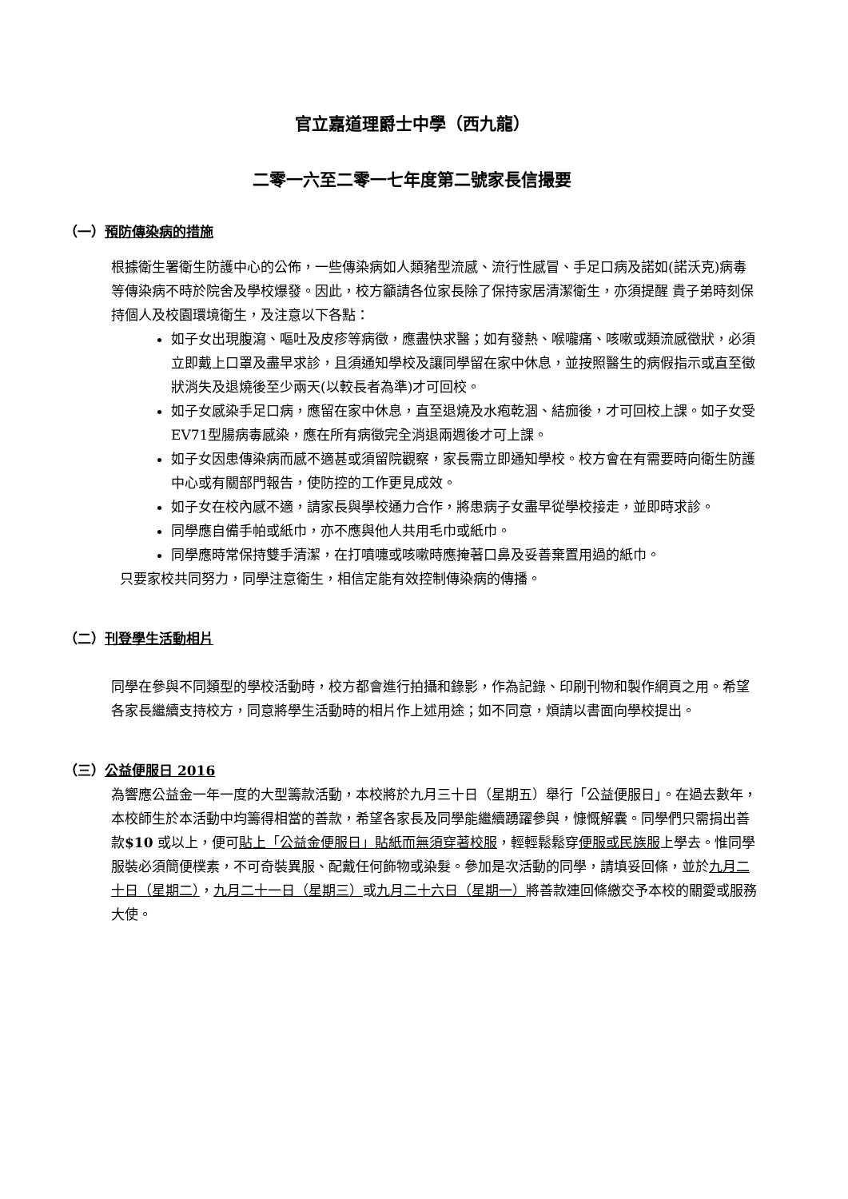官立嘉道理爵士中學（西九龍）
二零一六至二零一七年度第二號家長信撮要
（一）預防傳染病的措施
根據衛生署衛生防護中心的公佈，一些傳染病如人類豬型流感、流行性感冒、手足口病及諾如(諾沃克)病毒等傳染病不時於院舍及學校爆發。因此，校方籲請各位家長除了保持家居清潔衛生，亦須提醒 貴子弟時刻保持個人及校園環境衛生，及注意以下各點：
如子女出現腹瀉、嘔吐及皮疹等病徵，應盡快求醫；如有發熱、喉嚨痛、咳嗽或類流感徵狀，必須立即戴上口罩及盡早求診，且須通知學校及讓同學留在家中休息，並按照醫生的病假指示或直至徵狀消失及退燒後至少兩天(以較長者為準)才可回校。
如子女感染手足口病，應留在家中休息，直至退燒及水疱乾涸、結痂後，才可回校上課。如子女受EV71型腸病毒感染，應在所有病徵完全消退兩週後才可上課。
如子女因患傳染病而感不適甚或須留院觀察，家長需立即通知學校。校方會在有需要時向衛生防護中心或有關部門報告，使防控的工作更見成效。
如子女在校內感不適，請家長與學校通力合作，將患病子女盡早從學校接走，並即時求診。
同學應自備手帕或紙巾，亦不應與他人共用毛巾或紙巾。
同學應時常保持雙手清潔，在打噴嚏或咳嗽時應掩著口鼻及妥善棄置用過的紙巾。
只要家校共同努力，同學注意衛生，相信定能有效控制傳染病的傳播。
（二）刊登學生活動相片
同學在參與不同類型的學校活動時，校方都會進行拍攝和錄影，作為記錄、印刷刊物和製作網頁之用。希望各家長繼續支持校方，同意將學生活動時的相片作上述用途；如不同意，煩請以書面向學校提出。
（三）公益便服日 2016
為響應公益金一年一度的大型籌款活動，本校將於九月三十日（星期五）舉行「公益便服日」。在過去數年，本校師生於本活動中均籌得相當的善款，希望各家長及同學能繼續踴躍參與，慷慨解囊。同學們只需捐出善款$10 或以上，便可貼上「公益金便服日」貼紙而無須穿著校服，輕輕鬆鬆穿便服或民族服上學去。惟同學服裝必須簡便樸素，不可奇裝異服、配戴任何飾物或染髮。參加是次活動的同學，請填妥回條，並於九月二十日（星期二），九月二十一日（星期三）或九月二十六日（星期一）將善款連回條繳交予本校的關愛或服務大使。